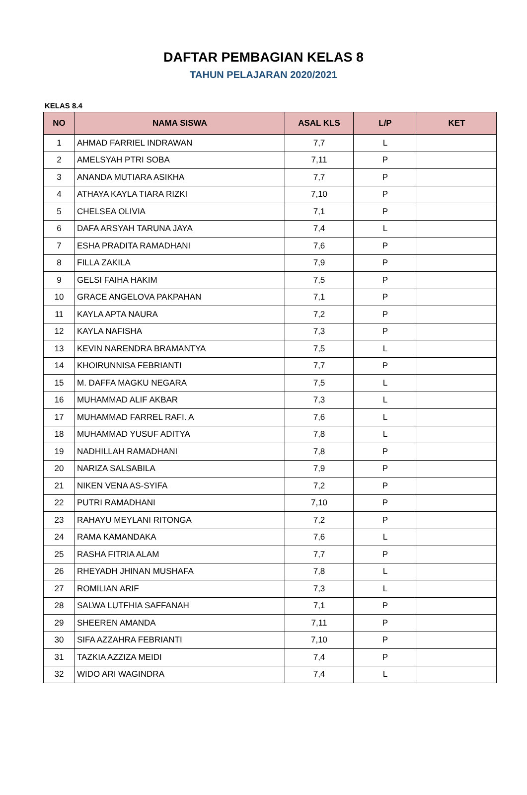DAFTAR PEMBAGIAN KELAS 8
TAHUN PELAJARAN 2020/2021
KELAS 8.4
| NO | NAMA SISWA | ASAL KLS | L/P | KET |
| --- | --- | --- | --- | --- |
| 1 | AHMAD FARRIEL INDRAWAN | 7,7 | L | |
| 2 | AMELSYAH PTRI SOBA | 7,11 | P | |
| 3 | ANANDA MUTIARA ASIKHA | 7,7 | P | |
| 4 | ATHAYA KAYLA TIARA RIZKI | 7,10 | P | |
| 5 | CHELSEA OLIVIA | 7,1 | P | |
| 6 | DAFA ARSYAH TARUNA JAYA | 7,4 | L | |
| 7 | ESHA PRADITA RAMADHANI | 7,6 | P | |
| 8 | FILLA ZAKILA | 7,9 | P | |
| 9 | GELSI FAIHA HAKIM | 7,5 | P | |
| 10 | GRACE ANGELOVA PAKPAHAN | 7,1 | P | |
| 11 | KAYLA APTA NAURA | 7,2 | P | |
| 12 | KAYLA NAFISHA | 7,3 | P | |
| 13 | KEVIN NARENDRA BRAMANTYA | 7,5 | L | |
| 14 | KHOIRUNNISA FEBRIANTI | 7,7 | P | |
| 15 | M. DAFFA MAGKU NEGARA | 7,5 | L | |
| 16 | MUHAMMAD ALIF AKBAR | 7,3 | L | |
| 17 | MUHAMMAD FARREL RAFI. A | 7,6 | L | |
| 18 | MUHAMMAD YUSUF ADITYA | 7,8 | L | |
| 19 | NADHILLAH RAMADHANI | 7,8 | P | |
| 20 | NARIZA SALSABILA | 7,9 | P | |
| 21 | NIKEN VENA AS-SYIFA | 7,2 | P | |
| 22 | PUTRI RAMADHANI | 7,10 | P | |
| 23 | RAHAYU MEYLANI RITONGA | 7,2 | P | |
| 24 | RAMA KAMANDAKA | 7,6 | L | |
| 25 | RASHA FITRIA ALAM | 7,7 | P | |
| 26 | RHEYADH JHINAN MUSHAFA | 7,8 | L | |
| 27 | ROMILIAN ARIF | 7,3 | L | |
| 28 | SALWA LUTFHIA SAFFANAH | 7,1 | P | |
| 29 | SHEEREN AMANDA | 7,11 | P | |
| 30 | SIFA AZZAHRA FEBRIANTI | 7,10 | P | |
| 31 | TAZKIA AZZIZA MEIDI | 7,4 | P | |
| 32 | WIDO ARI WAGINDRA | 7,4 | L | |